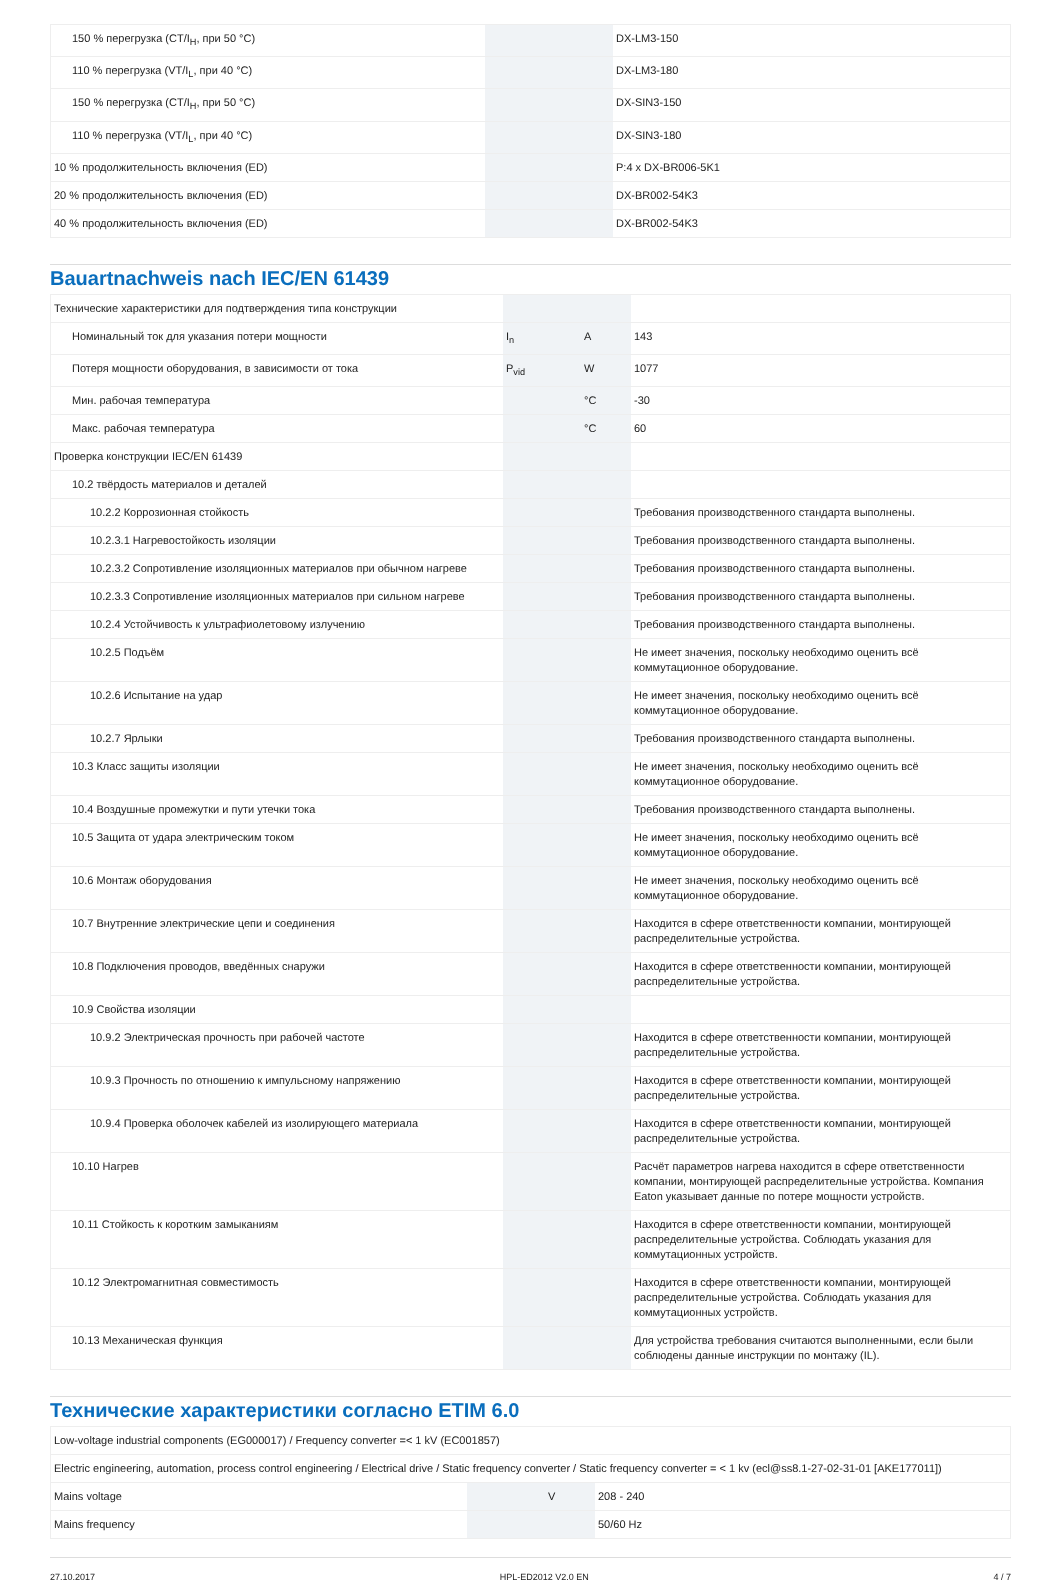| 150 % перегрузка (CT/I<sub>H</sub>, при 50 °C) | | | DX-LM3-150 |
| 110 % перегрузка (VT/I<sub>L</sub>, при 40 °C) | | | DX-LM3-180 |
| 150 % перегрузка (CT/I<sub>H</sub>, при 50 °C) | | | DX-SIN3-150 |
| 110 % перегрузка (VT/I<sub>L</sub>, при 40 °C) | | | DX-SIN3-180 |
| 10 % продолжительность включения (ED) | | | P:4 x DX-BR006-5K1 |
| 20 % продолжительность включения (ED) | | | DX-BR002-54K3 |
| 40 % продолжительность включения (ED) | | | DX-BR002-54K3 |
Bauartnachweis nach IEC/EN 61439
| Технические характеристики для подтверждения типа конструкции | | | |
| Номинальный ток для указания потери мощности | I<sub>n</sub> | A | 143 |
| Потеря мощности оборудования, в зависимости от тока | P<sub>vid</sub> | W | 1077 |
| Мин. рабочая температура | | °C | -30 |
| Макс. рабочая температура | | °C | 60 |
| Проверка конструкции IEC/EN 61439 | | | |
| 10.2 твёрдость материалов и деталей | | | |
| 10.2.2 Коррозионная стойкость | | | Требования производственного стандарта выполнены. |
| 10.2.3.1 Нагревостойкость изоляции | | | Требования производственного стандарта выполнены. |
| 10.2.3.2 Сопротивление изоляционных материалов при обычном нагреве | | | Требования производственного стандарта выполнены. |
| 10.2.3.3 Сопротивление изоляционных материалов при сильном нагреве | | | Требования производственного стандарта выполнены. |
| 10.2.4 Устойчивость к ультрафиолетовому излучению | | | Требования производственного стандарта выполнены. |
| 10.2.5 Подъём | | | Не имеет значения, поскольку необходимо оценить всё коммутационное оборудование. |
| 10.2.6 Испытание на удар | | | Не имеет значения, поскольку необходимо оценить всё коммутационное оборудование. |
| 10.2.7 Ярлыки | | | Требования производственного стандарта выполнены. |
| 10.3 Класс защиты изоляции | | | Не имеет значения, поскольку необходимо оценить всё коммутационное оборудование. |
| 10.4 Воздушные промежутки и пути утечки тока | | | Требования производственного стандарта выполнены. |
| 10.5 Защита от удара электрическим током | | | Не имеет значения, поскольку необходимо оценить всё коммутационное оборудование. |
| 10.6 Монтаж оборудования | | | Не имеет значения, поскольку необходимо оценить всё коммутационное оборудование. |
| 10.7 Внутренние электрические цепи и соединения | | | Находится в сфере ответственности компании, монтирующей распределительные устройства. |
| 10.8 Подключения проводов, введённых снаружи | | | Находится в сфере ответственности компании, монтирующей распределительные устройства. |
| 10.9 Свойства изоляции | | | |
| 10.9.2 Электрическая прочность при рабочей частоте | | | Находится в сфере ответственности компании, монтирующей распределительные устройства. |
| 10.9.3 Прочность по отношению к импульсному напряжению | | | Находится в сфере ответственности компании, монтирующей распределительные устройства. |
| 10.9.4 Проверка оболочек кабелей из изолирующего материала | | | Находится в сфере ответственности компании, монтирующей распределительные устройства. |
| 10.10 Нагрев | | | Расчёт параметров нагрева находится в сфере ответственности компании, монтирующей распределительные устройства. Компания Eaton указывает данные по потере мощности устройств. |
| 10.11 Стойкость к коротким замыканиям | | | Находится в сфере ответственности компании, монтирующей распределительные устройства. Соблюдать указания для коммутационных устройств. |
| 10.12 Электромагнитная совместимость | | | Находится в сфере ответственности компании, монтирующей распределительные устройства. Соблюдать указания для коммутационных устройств. |
| 10.13 Механическая функция | | | Для устройства требования считаются выполненными, если были соблюдены данные инструкции по монтажу (IL). |
Технические характеристики согласно ETIM 6.0
| Low-voltage industrial components (EG000017) / Frequency converter =< 1 kV (EC001857) | | | |
| Electric engineering, automation, process control engineering / Electrical drive / Static frequency converter / Static frequency converter = < 1 kv (ecl@ss8.1-27-02-31-01 [AKE177011]) | | | |
| Mains voltage | | V | 208 - 240 |
| Mains frequency | | | 50/60 Hz |
27.10.2017 HPL-ED2012 V2.0 EN 4 / 7